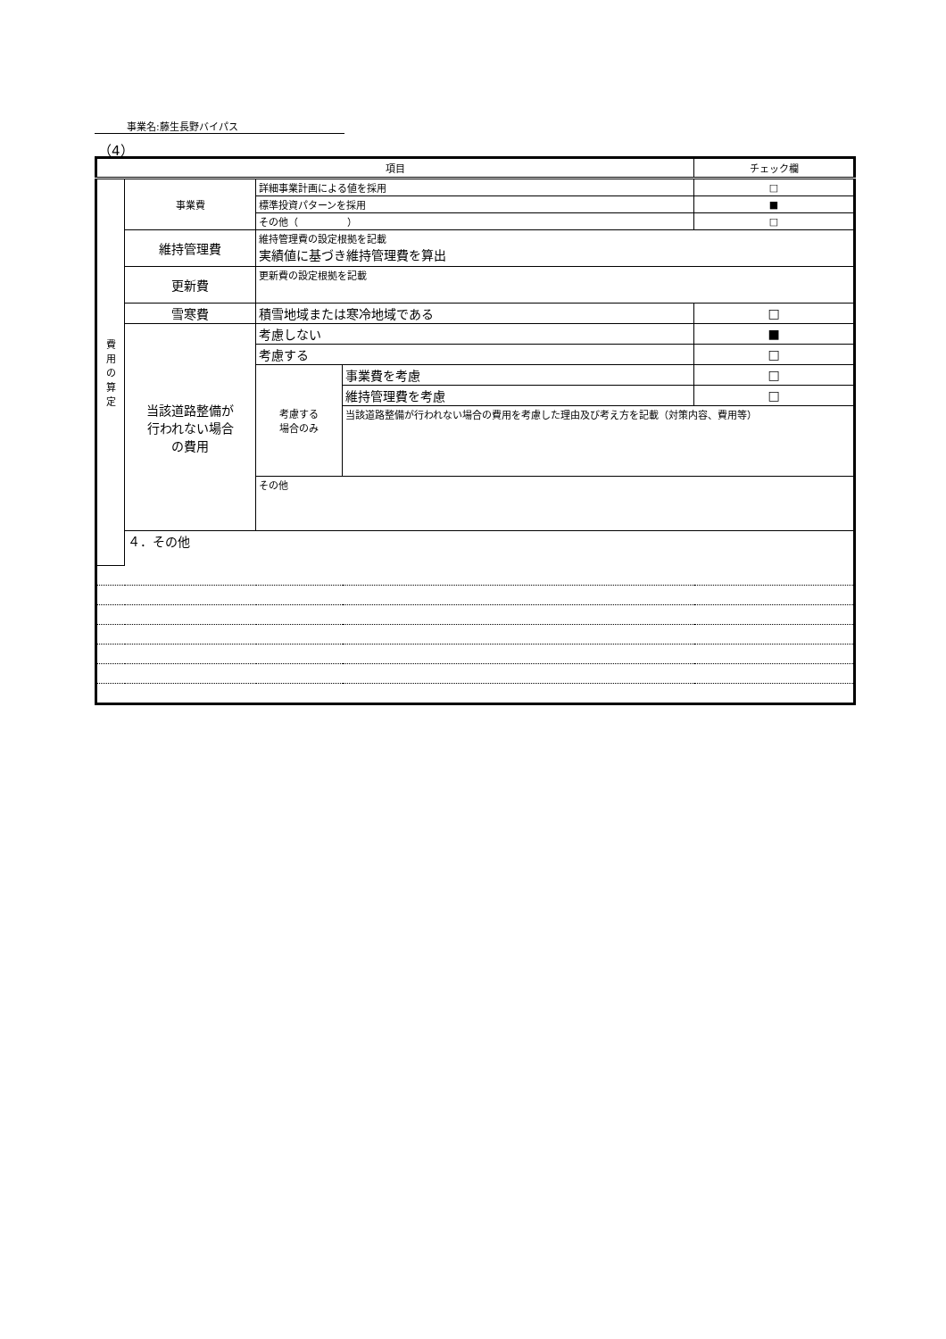事業名:藤生長野バイパス
（4）
| 項目 | | | | チェック欄 |
| --- | --- | --- | --- | --- |
| 費 用 の 算 定 | 事業費 | 詳細事業計画による値を採用 | | □ |
| | | 標準投資パターンを採用 | | ■ |
| | | その他（ ） | | □ |
| | 維持管理費 | 維持管理費の設定根拠を記載 実績値に基づき維持管理費を算出 | | |
| | 更新費 | 更新費の設定根拠を記載 | | |
| | 雪寒費 | 積雪地域または寒冷地域である | | □ |
| | 当該道路整備が 行われない場合 の費用 | 考慮しない | | ■ |
| | | 考慮する | | □ |
| | | 考慮する 場合のみ | 事業費を考慮 | □ |
| | | | 維持管理費を考慮 | □ |
| | | | 当該道路整備が行われない場合の費用を考慮した理由及び考え方を記載（対策内容、費用等） | |
| | | その他 | | |
| | ４．その他 | | | |